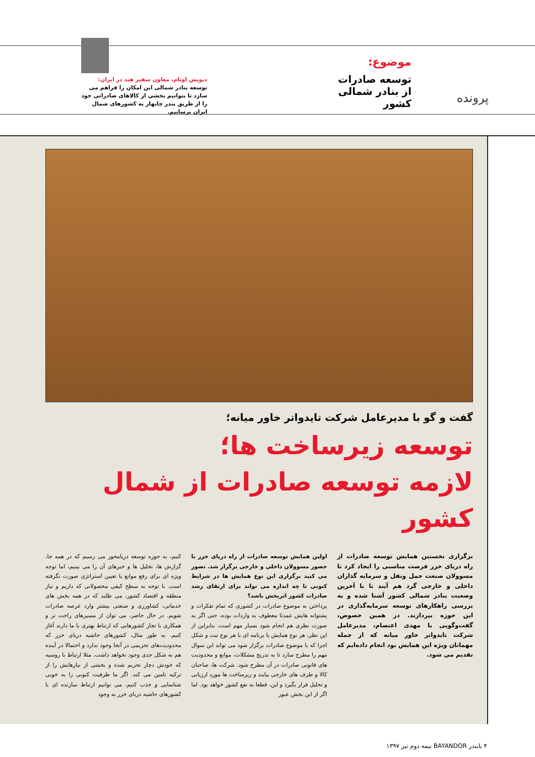پرونده
موضوع:
توسعه صادرات از بنادر شمالی کشور
دیویش اوتام، معاون سفیر هند در ایران:
توسعه بنادر شمالی این امکان را فراهم می سازد تا بتوانیم بخشی از کالاهای صادراتی خود را از طریق بندر چابهار به کشورهای شمال ایران برسانیم.
گفت و گو با مدیرعامل شرکت تایدواتر خاور میانه؛
توسعه زیرساخت ها؛
لازمه توسعه صادرات از شمال کشور
برگزاری نخستین همایش توسعه صادرات از راه دریای خزر فرصت مناسبی را ایجاد کرد تا مسوولان صنعت حمل ونقل و سرمایه گذاران داخلی و خارجی گرد هم آیند تا با آخرین وضعیت بنادر شمالی کشور آشنا شده و به بررسی راهکارهای توسعه سرمایه‌گذاری در این حوزه بپردازند. در همین خصوص، گفت‌وگویی با مهدی اعتصام، مدیرعامل شرکت تایدواتر خاور میانه که از جمله مهمانان ویژه این همایش بود انجام داده‌ایم که تقدیم می شود.
اولین همایش توسعه صادرات از راه دریای خزر با حضور مسوولان داخلی و خارجی برگزار شد. تصور می کنید برگزاری این نوع همایش ها در شرایط کنونی تا چه اندازه می تواند برای ارتقای رشد صادرات کشور اثربخش باشد؟
پرداختن به موضوع صادرات در کشوری که تمام تفکرات و پشتوانه هایش عمدتا معطوف به واردات بوده، حتی اگر به صورت نظری هم انجام شود بسیار مهم است. بنابراین از این نظر، هر نوع همایش یا برنامه ای با هر نوع نیت و شکل اجرا که با موضوع صادرات برگزار شود می تواند این سوال مهم را مطرح سازد تا به تدریج مشکلات، موانع و محدودیت های قانونی صادرات در آن مطرح شود. شرکت ها، صاحبان کالا و طرف های خارجی بیایند و زیرساخت ها مورد ارزیابی و تحلیل قرار بگیرد و این، قطعا به نفع کشور خواهد بود. اما اگر از این بخش عبور
کنیم، به حوزه توسعه دریامحور می رسیم که در همه جا، گزارش ها، تحلیل ها و خبرهای آن را می بینیم، اما توجه ویژه ای برای رفع موانع یا تعیین استراتژی صورت نگرفته است. با توجه به سطح کیفی محصولاتی که داریم و نیاز منطقه و اقتصاد کشور، می طلبد که در همه بخش های خدماتی، کشاورزی و صنعتی بیشتر وارد عرصه صادرات شویم. در حال حاضر، می توان از مسیرهای راحت تر و همکاری با تجار کشورهایی که ارتباط بهتری با ما دارند آغاز کنیم. به طور مثال، کشورهای حاشیه دریای خزر که محدودیت‌های تحریمی در آنجا وجود ندارد و احتمالا در آینده هم به شکل جدی وجود نخواهد داشت. مثلا ارتباط با روسیه که خودش دچار تحریم شده و بخشی از نیازهایش را از ترکیه تامین می کند. اگر ما ظرفیت کنونی را به خوبی شناسایی و جذب کنیم، می توانیم ارتباط سازنده ای با کشورهای حاشیه دریای خزر به وجود
۴ بایندر BAYANDOR نیمه دوم تیر ۱۳۹۷